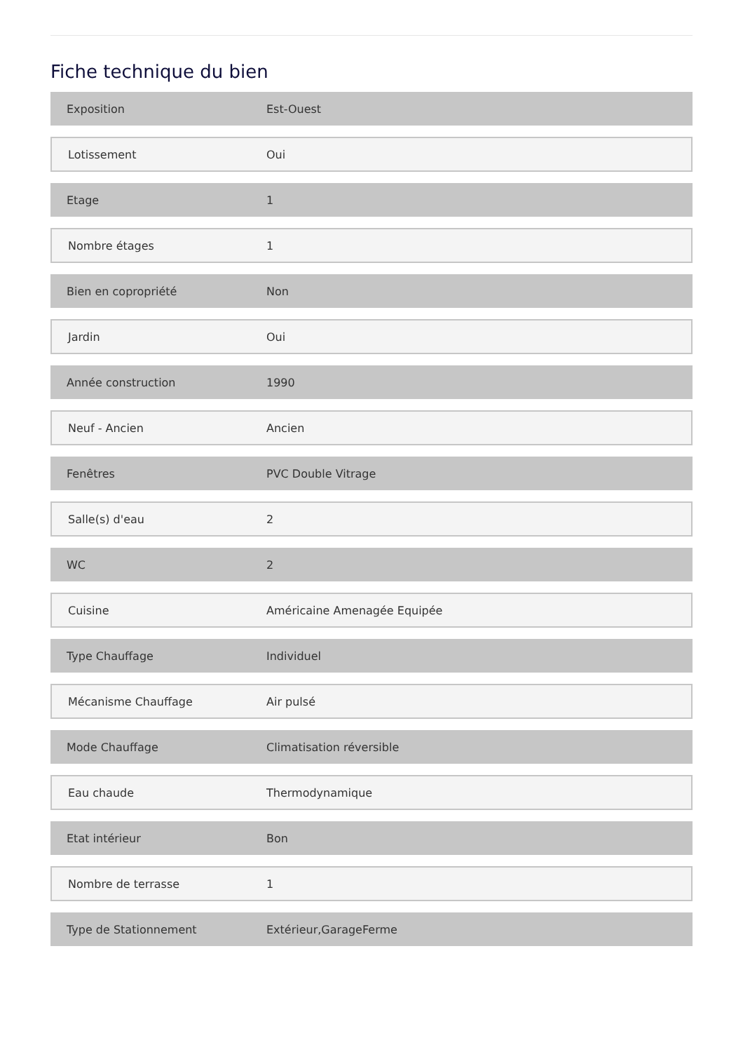Fiche technique du bien
| Exposition | Est-Ouest |
| Lotissement | Oui |
| Etage | 1 |
| Nombre étages | 1 |
| Bien en copropriété | Non |
| Jardin | Oui |
| Année construction | 1990 |
| Neuf - Ancien | Ancien |
| Fenêtres | PVC Double Vitrage |
| Salle(s) d'eau | 2 |
| WC | 2 |
| Cuisine | Américaine Amenagée Equipée |
| Type Chauffage | Individuel |
| Mécanisme Chauffage | Air pulsé |
| Mode Chauffage | Climatisation réversible |
| Eau chaude | Thermodynamique |
| Etat intérieur | Bon |
| Nombre de terrasse | 1 |
| Type de Stationnement | Extérieur,GarageFerme |